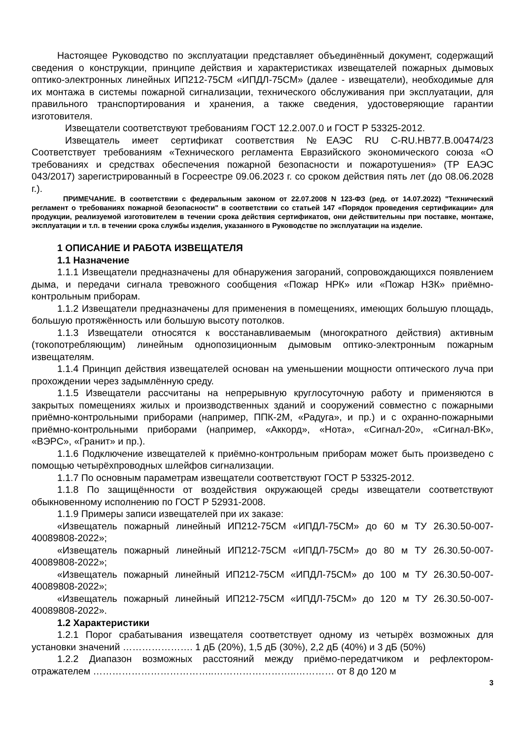Настоящее Руководство по эксплуатации представляет объединённый документ, содержащий сведения о конструкции, принципе действия и характеристиках извещателей пожарных дымовых оптико-электронных линейных ИП212-75СМ «ИПДЛ-75СМ» (далее - извещатели), необходимые для их монтажа в системы пожарной сигнализации, технического обслуживания при эксплуатации, для правильного транспортирования и хранения, а также сведения, удостоверяющие гарантии изготовителя.
Извещатели соответствуют требованиям ГОСТ 12.2.007.0 и ГОСТ Р 53325-2012.
Извещатель имеет сертификат соответствия №ЕАЭС RU C-RU.НВ77.В.00474/23 Соответствует требованиям «Технического регламента Евразийского экономического союза «О требованиях и средствах обеспечения пожарной безопасности и пожаротушения» (ТР ЕАЭС 043/2017) зарегистрированный в Госреестре 09.06.2023 г. со сроком действия пять лет (до 08.06.2028 г.).
ПРИМЕЧАНИЕ. В соответствии с федеральным законом от 22.07.2008 N 123-ФЗ (ред. от 14.07.2022) "Технический регламент о требованиях пожарной безопасности" в соответствии со статьей 147 «Порядок проведения сертификации» для продукции, реализуемой изготовителем в течении срока действия сертификатов, они действительны при поставке, монтаже, эксплуатации и т.п. в течении срока службы изделия, указанного в Руководстве по эксплуатации на изделие.
1 ОПИСАНИЕ И РАБОТА ИЗВЕЩАТЕЛЯ
1.1 Назначение
1.1.1 Извещатели предназначены для обнаружения загораний, сопровождающихся появлением дыма, и передачи сигнала тревожного сообщения «Пожар НРК» или «Пожар НЗК» приёмно-контрольным приборам.
1.1.2 Извещатели предназначены для применения в помещениях, имеющих большую площадь, большую протяжённость или большую высоту потолков.
1.1.3 Извещатели относятся к восстанавливаемым (многократного действия) активным (токопотребляющим) линейным однопозиционным дымовым оптико-электронным пожарным извещателям.
1.1.4 Принцип действия извещателей основан на уменьшении мощности оптического луча при прохождении через задымлённую среду.
1.1.5 Извещатели рассчитаны на непрерывную круглосуточную работу и применяются в закрытых помещениях жилых и производственных зданий и сооружений совместно с пожарными приёмно-контрольными приборами (например, ППК-2М, «Радуга», и пр.) и с охранно-пожарными приёмно-контрольными приборами (например, «Аккорд», «Нота», «Сигнал-20», «Сигнал-ВК», «ВЭРС», «Гранит» и пр.).
1.1.6 Подключение извещателей к приёмно-контрольным приборам может быть произведено с помощью четырёхпроводных шлейфов сигнализации.
1.1.7 По основным параметрам извещатели соответствуют ГОСТ Р 53325-2012.
1.1.8 По защищённости от воздействия окружающей среды извещатели соответствуют обыкновенному исполнению по ГОСТ Р 52931-2008.
1.1.9 Примеры записи извещателей при их заказе:
«Извещатель пожарный линейный ИП212-75СМ «ИПДЛ-75СМ» до 60 м ТУ 26.30.50-007-40089808-2022»;
«Извещатель пожарный линейный ИП212-75СМ «ИПДЛ-75СМ» до 80 м ТУ 26.30.50-007-40089808-2022»;
«Извещатель пожарный линейный ИП212-75СМ «ИПДЛ-75СМ» до 100 м ТУ 26.30.50-007-40089808-2022»;
«Извещатель пожарный линейный ИП212-75СМ «ИПДЛ-75СМ» до 120 м ТУ 26.30.50-007-40089808-2022».
1.2 Характеристики
1.2.1 Порог срабатывания извещателя соответствует одному из четырёх возможных для установки значений …………………. 1 дБ (20%), 1,5 дБ (30%), 2,2 дБ (40%) и 3 дБ (50%)
1.2.2 Диапазон возможных расстояний между приёмо-передатчиком и рефлектором-отражателем ………………………………..……………………..………… от 8 до 120 м
3